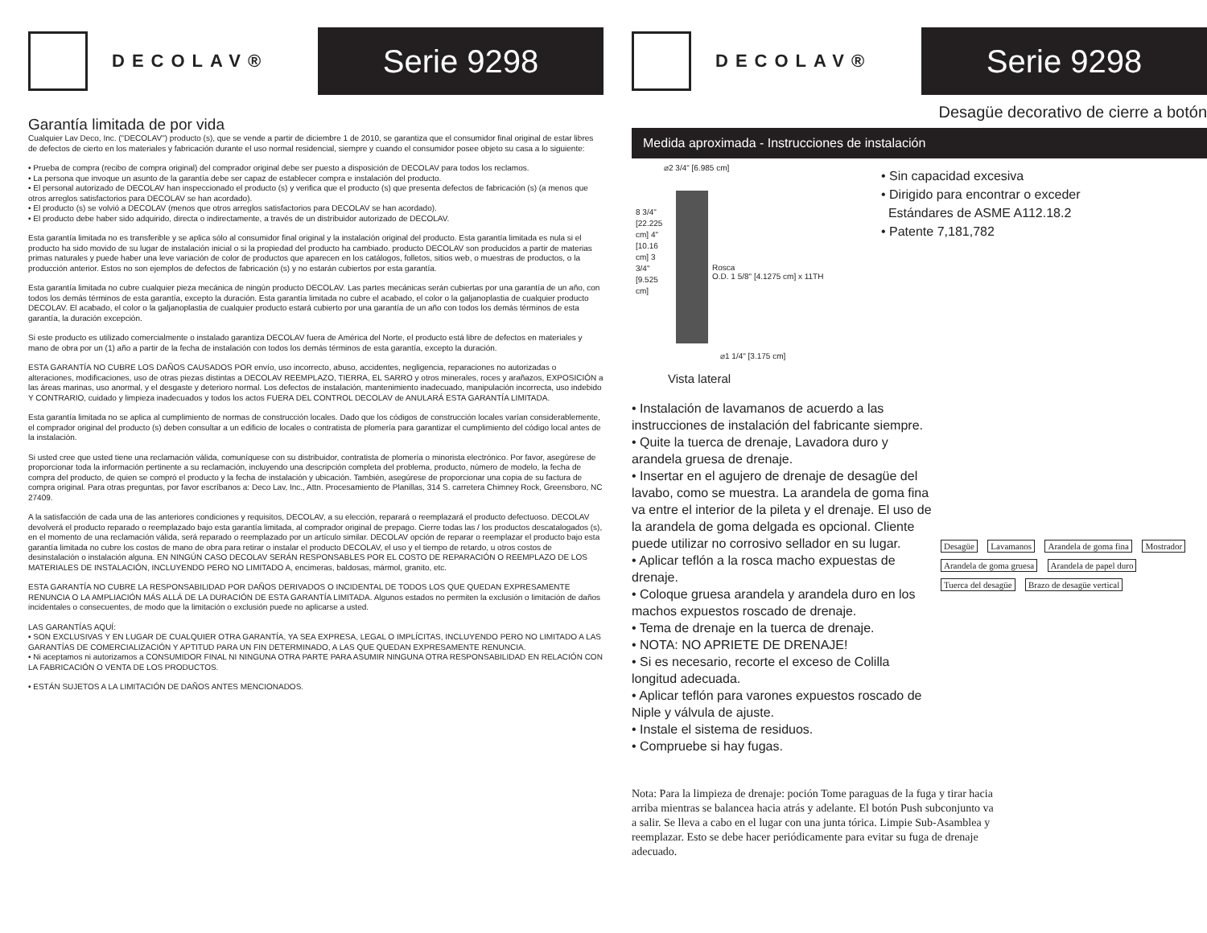DECOLAV®
Serie 9298
Garantía limitada de por vida
Cualquier Lav Deco, Inc. ("DECOLAV") producto (s), que se vende a partir de diciembre 1 de 2010, se garantiza que el consumidor final original de estar libres de defectos de cierto en los materiales y fabricación durante el uso normal residencial, siempre y cuando el consumidor posee objeto su casa a lo siguiente:
• Prueba de compra (recibo de compra original) del comprador original debe ser puesto a disposición de DECOLAV para todos los reclamos.
• La persona que invoque un asunto de la garantía debe ser capaz de establecer compra e instalación del producto.
• El personal autorizado de DECOLAV han inspeccionado el producto (s) y verifica que el producto (s) que presenta defectos de fabricación (s) (a menos que otros arreglos satisfactorios para DECOLAV se han acordado).
• El producto (s) se volvió a DECOLAV (menos que otros arreglos satisfactorios para DECOLAV se han acordado).
• El producto debe haber sido adquirido, directa o indirectamente, a través de un distribuidor autorizado de DECOLAV.
Esta garantía limitada no es transferible y se aplica sólo al consumidor final original y la instalación original del producto. Esta garantía limitada es nula si el producto ha sido movido de su lugar de instalación inicial o si la propiedad del producto ha cambiado. producto DECOLAV son producidos a partir de materias primas naturales y puede haber una leve variación de color de productos que aparecen en los catálogos, folletos, sitios web, o muestras de productos, o la producción anterior. Estos no son ejemplos de defectos de fabricación (s) y no estarán cubiertos por esta garantía.
Esta garantía limitada no cubre cualquier pieza mecánica de ningún producto DECOLAV. Las partes mecánicas serán cubiertas por una garantía de un año, con todos los demás términos de esta garantía, excepto la duración. Esta garantía limitada no cubre el acabado, el color o la galjanoplastia de cualquier producto DECOLAV. El acabado, el color o la galjanoplastia de cualquier producto estará cubierto por una garantía de un año con todos los demás términos de esta garantía, la duración excepción.
Si este producto es utilizado comercialmente o instalado garantiza DECOLAV fuera de América del Norte, el producto está libre de defectos en materiales y mano de obra por un (1) año a partir de la fecha de instalación con todos los demás términos de esta garantía, excepto la duración.
ESTA GARANTÍA NO CUBRE LOS DAÑOS CAUSADOS POR envío, uso incorrecto, abuso, accidentes, negligencia, reparaciones no autorizadas o alteraciones, modificaciones, uso de otras piezas distintas a DECOLAV REEMPLAZO, TIERRA, EL SARRO y otros minerales, roces y arañazos, EXPOSICIÓN a las áreas marinas, uso anormal, y el desgaste y deterioro normal. Los defectos de instalación, mantenimiento inadecuado, manipulación incorrecta, uso indebido Y CONTRARIO, cuidado y limpieza inadecuados y todos los actos FUERA DEL CONTROL DECOLAV de ANULARÁ ESTA GARANTÍA LIMITADA.
Esta garantía limitada no se aplica al cumplimiento de normas de construcción locales. Dado que los códigos de construcción locales varían considerablemente, el comprador original del producto (s) deben consultar a un edificio de locales o contratista de plomería para garantizar el cumplimiento del código local antes de la instalación.
Si usted cree que usted tiene una reclamación válida, comuníquese con su distribuidor, contratista de plomería o minorista electrónico. Por favor, asegúrese de proporcionar toda la información pertinente a su reclamación, incluyendo una descripción completa del problema, producto, número de modelo, la fecha de compra del producto, de quien se compró el producto y la fecha de instalación y ubicación. También, asegúrese de proporcionar una copia de su factura de compra original. Para otras preguntas, por favor escríbanos a: Deco Lav, Inc., Attn. Procesamiento de Planillas, 314 S. carretera Chimney Rock, Greensboro, NC 27409.
A la satisfacción de cada una de las anteriores condiciones y requisitos, DECOLAV, a su elección, reparará o reemplazará el producto defectuoso. DECOLAV devolverá el producto reparado o reemplazado bajo esta garantía limitada, al comprador original de prepago. Cierre todas las / los productos descatalogados (s), en el momento de una reclamación válida, será reparado o reemplazado por un artículo similar. DECOLAV opción de reparar o reemplazar el producto bajo esta garantía limitada no cubre los costos de mano de obra para retirar o instalar el producto DECOLAV, el uso y el tiempo de retardo, u otros costos de desinstalación o instalación alguna. EN NINGÚN CASO DECOLAV SERÁN RESPONSABLES POR EL COSTO DE REPARACIÓN O REEMPLAZO DE LOS MATERIALES DE INSTALACIÓN, INCLUYENDO PERO NO LIMITADO A, encimeras, baldosas, mármol, granito, etc.
ESTA GARANTÍA NO CUBRE LA RESPONSABILIDAD POR DAÑOS DERIVADOS O INCIDENTAL DE TODOS LOS QUE QUEDAN EXPRESAMENTE RENUNCIA O LA AMPLIACIÓN MÁS ALLÁ DE LA DURACIÓN DE ESTA GARANTÍA LIMITADA. Algunos estados no permiten la exclusión o limitación de daños incidentales o consecuentes, de modo que la limitación o exclusión puede no aplicarse a usted.
LAS GARANTÍAS AQUÍ:
• SON EXCLUSIVAS Y EN LUGAR DE CUALQUIER OTRA GARANTÍA, YA SEA EXPRESA, LEGAL O IMPLÍCITAS, INCLUYENDO PERO NO LIMITADO A LAS GARANTÍAS DE COMERCIALIZACIÓN Y APTITUD PARA UN FIN DETERMINADO, A LAS QUE QUEDAN EXPRESAMENTE RENUNCIA.
• Ni aceptamos ni autorizamos a CONSUMIDOR FINAL NI NINGUNA OTRA PARTE PARA ASUMIR NINGUNA OTRA RESPONSABILIDAD EN RELACIÓN CON LA FABRICACIÓN O VENTA DE LOS PRODUCTOS.
• ESTÁN SUJETOS A LA LIMITACIÓN DE DAÑOS ANTES MENCIONADOS.
DECOLAV®
Serie 9298
Desagüe decorativo de cierre a botón
Medida aproximada - Instrucciones de instalación
⌀2 3/4" [6.985 cm]
Rosca
O.D. 1 5/8" [4.1275 cm] x 11TH
8 3/4" [22.225 cm] 4" [10.16 cm] 3 3/4" [9.525 cm]
⌀1 1/4" [3.175 cm]
Vista lateral
• Sin capacidad excesiva
• Dirigido para encontrar o exceder
Estándares de ASME A112.18.2
• Patente 7,181,782
• Instalación de lavamanos de acuerdo a las instrucciones de instalación del fabricante siempre.
• Quite la tuerca de drenaje, Lavadora duro y arandela gruesa de drenaje.
• Insertar en el agujero de drenaje de desagüe del lavabo, como se muestra. La arandela de goma fina va entre el interior de la pileta y el drenaje. El uso de la arandela de goma delgada es opcional. Cliente puede utilizar no corrosivo sellador en su lugar.
• Aplicar teflón a la rosca macho expuestas de drenaje.
• Coloque gruesa arandela y arandela duro en los machos expuestos roscado de drenaje.
• Tema de drenaje en la tuerca de drenaje.
• NOTA: NO APRIETE DE DRENAJE!
• Si es necesario, recorte el exceso de Colilla longitud adecuada.
• Aplicar teflón para varones expuestos roscado de Niple y válvula de ajuste.
• Instale el sistema de residuos.
• Compruebe si hay fugas.
Desagüe Lavamanos Arandela de goma fina Mostrador Arandela de goma gruesa Arandela de papel duro Tuerca del desagüe Brazo de desagüe vertical
Nota: Para la limpieza de drenaje: poción Tome paraguas de la fuga y tirar hacia arriba mientras se balancea hacia atrás y adelante. El botón Push subconjunto va a salir. Se lleva a cabo en el lugar con una junta tórica. Limpie Sub-Asamblea y reemplazar. Esto se debe hacer periódicamente para evitar su fuga de drenaje adecuado.